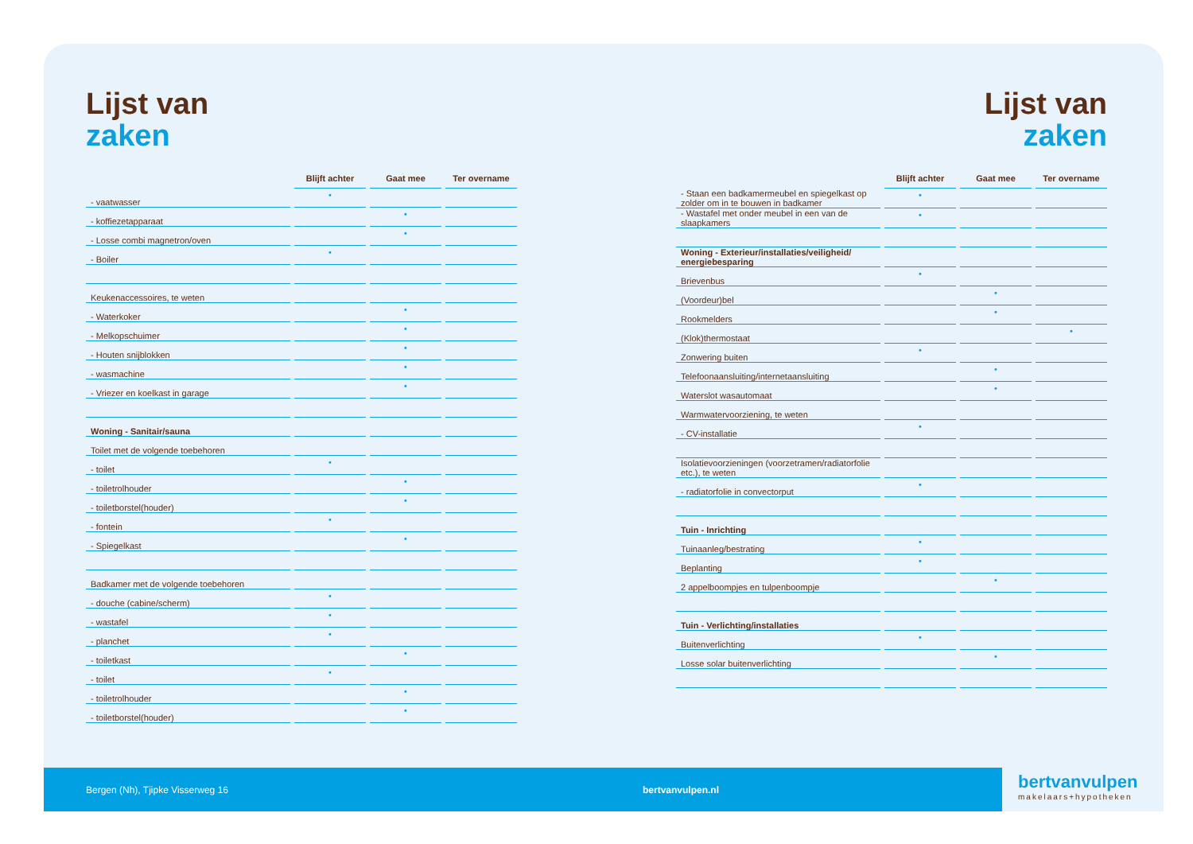Lijst van
zaken
| | Blijft achter | Gaat mee | Ter overname |
| --- | --- | --- | --- |
| - vaatwasser | • | | |
| - koffiezetapparaat | | • | |
| - Losse combi magnetron/oven | | • | |
| - Boiler | • | | |
| Keukenaccessoires, te weten | | | |
| - Waterkoker | | • | |
| - Melkopschuimer | | • | |
| - Houten snijblokken | | • | |
| - wasmachine | | • | |
| - Vriezer en koelkast in garage | | • | |
| Woning - Sanitair/sauna | | | |
| Toilet met de volgende toebehoren | | | |
| - toilet | • | | |
| - toiletrolhouder | | • | |
| - toiletborstel(houder) | | • | |
| - fontein | • | | |
| - Spiegelkast | | • | |
| Badkamer met de volgende toebehoren | | | |
| - douche (cabine/scherm) | • | | |
| - wastafel | • | | |
| - planchet | • | | |
| - toiletkast | | • | |
| - toilet | • | | |
| - toiletrolhouder | | • | |
| - toiletborstel(houder) | | • | |
Lijst van
zaken
| | Blijft achter | Gaat mee | Ter overname |
| --- | --- | --- | --- |
| - Staan een badkamermeubel en spiegelkast op zolder om in te bouwen in badkamer | • | | |
| - Wastafel met onder meubel in een van de slaapkamers | • | | |
| Woning - Exterieur/installaties/veiligheid/ energiebesparing | | | |
| Brievenbus | • | | |
| (Voordeur)bel | | • | |
| Rookmelders | | • | |
| (Klok)thermostaat | | | • |
| Zonwering buiten | • | | |
| Telefoonaansluiting/internetaansluiting | | • | |
| Waterslot wasautomaat | | • | |
| Warmwatervoorziening, te weten | | | |
| - CV-installatie | • | | |
| Isolatievoorzieningen (voorzetramen/radiatorfolie etc.), te weten | | | |
| - radiatorfolie in convectorput | • | | |
| Tuin - Inrichting | | | |
| Tuinaanleg/bestrating | • | | |
| Beplanting | • | | |
| 2 appelboompjes en tulpenboompje | | • | |
| Tuin - Verlichting/installaties | | | |
| Buitenverlichting | • | | |
| Losse solar buitenverlichting | | • | |
Bergen (Nh), Tjipke Visserweg 16 bertvanvulpen.nl
bertvanvulpen
makelaars+hypotheken